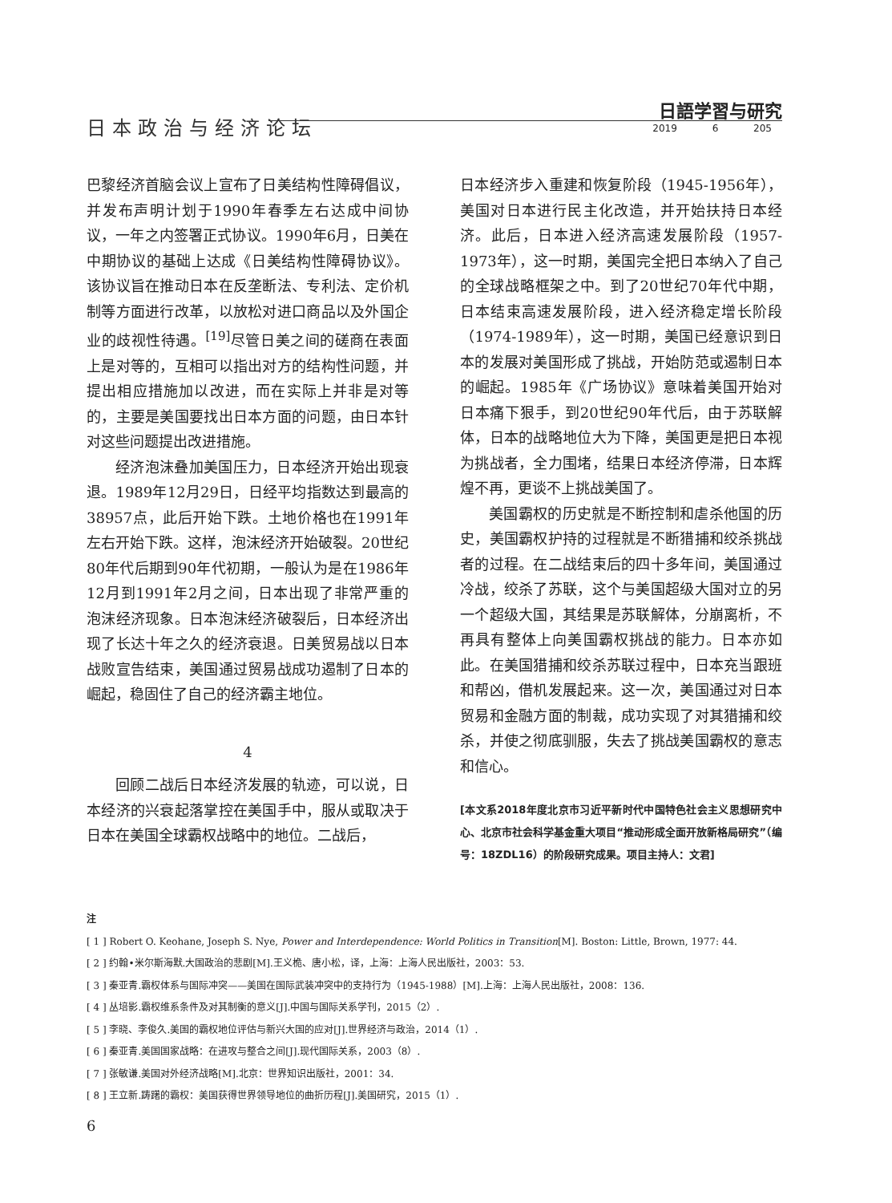日本政治与经济论坛
日語学習与研究
2019 6 205
巴黎经济首脑会议上宣布了日美结构性障碍倡议，并发布声明计划于1990年春季左右达成中间协议，一年之内签署正式协议。1990年6月，日美在中期协议的基础上达成《日美结构性障碍协议》。该协议旨在推动日本在反垄断法、专利法、定价机制等方面进行改革，以放松对进口商品以及外国企业的歧视性待遇。<sup>[19]</sup>尽管日美之间的磋商在表面上是对等的，互相可以指出对方的结构性问题，并提出相应措施加以改进，而在实际上并非是对等的，主要是美国要找出日本方面的问题，由日本针对这些问题提出改进措施。
经济泡沫叠加美国压力，日本经济开始出现衰退。1989年12月29日，日经平均指数达到最高的38957点，此后开始下跌。土地价格也在1991年左右开始下跌。这样，泡沫经济开始破裂。20世纪80年代后期到90年代初期，一般认为是在1986年12月到1991年2月之间，日本出现了非常严重的泡沫经济现象。日本泡沫经济破裂后，日本经济出现了长达十年之久的经济衰退。日美贸易战以日本战败宣告结束，美国通过贸易战成功遏制了日本的崛起，稳固住了自己的经济霸主地位。
4
回顾二战后日本经济发展的轨迹，可以说，日本经济的兴衰起落掌控在美国手中，服从或取决于日本在美国全球霸权战略中的地位。二战后，
日本经济步入重建和恢复阶段（1945-1956年），美国对日本进行民主化改造，并开始扶持日本经济。此后，日本进入经济高速发展阶段（1957-1973年），这一时期，美国完全把日本纳入了自己的全球战略框架之中。到了20世纪70年代中期，日本结束高速发展阶段，进入经济稳定增长阶段（1974-1989年），这一时期，美国已经意识到日本的发展对美国形成了挑战，开始防范或遏制日本的崛起。1985年《广场协议》意味着美国开始对日本痛下狠手，到20世纪90年代后，由于苏联解体，日本的战略地位大为下降，美国更是把日本视为挑战者，全力围堵，结果日本经济停滞，日本辉煌不再，更谈不上挑战美国了。
美国霸权的历史就是不断控制和虐杀他国的历史，美国霸权护持的过程就是不断猎捕和绞杀挑战者的过程。在二战结束后的四十多年间，美国通过冷战，绞杀了苏联，这个与美国超级大国对立的另一个超级大国，其结果是苏联解体，分崩离析，不再具有整体上向美国霸权挑战的能力。日本亦如此。在美国猎捕和绞杀苏联过程中，日本充当跟班和帮凶，借机发展起来。这一次，美国通过对日本贸易和金融方面的制裁，成功实现了对其猎捕和绞杀，并使之彻底驯服，失去了挑战美国霸权的意志和信心。
[本文系2018年度北京市习近平新时代中国特色社会主义思想研究中心、北京市社会科学基金重大项目“推动形成全面开放新格局研究”（编号：18ZDL16）的阶段研究成果。项目主持人：文君]
注
[ 1 ] Robert O. Keohane, Joseph S. Nye, Power and Interdependence: World Politics in Transition[M]. Boston: Little, Brown, 1977: 44.
[ 2 ] 约翰•米尔斯海默.大国政治的悲剧[M].王义桅、唐小松，译，上海：上海人民出版社，2003：53.
[ 3 ] 秦亚青.霸权体系与国际冲突——美国在国际武装冲突中的支持行为（1945-1988）[M].上海：上海人民出版社，2008：136.
[ 4 ] 丛培影.霸权维系条件及对其制衡的意义[J].中国与国际关系学刊，2015（2）.
[ 5 ] 李晓、李俊久.美国的霸权地位评估与新兴大国的应对[J].世界经济与政治，2014（1）.
[ 6 ] 秦亚青.美国国家战略：在进攻与整合之间[J].现代国际关系，2003（8）.
[ 7 ] 张敏谦.美国对外经济战略[M].北京：世界知识出版社，2001：34.
[ 8 ] 王立新.踌躇的霸权：美国获得世界领导地位的曲折历程[J].美国研究，2015（1）.
6